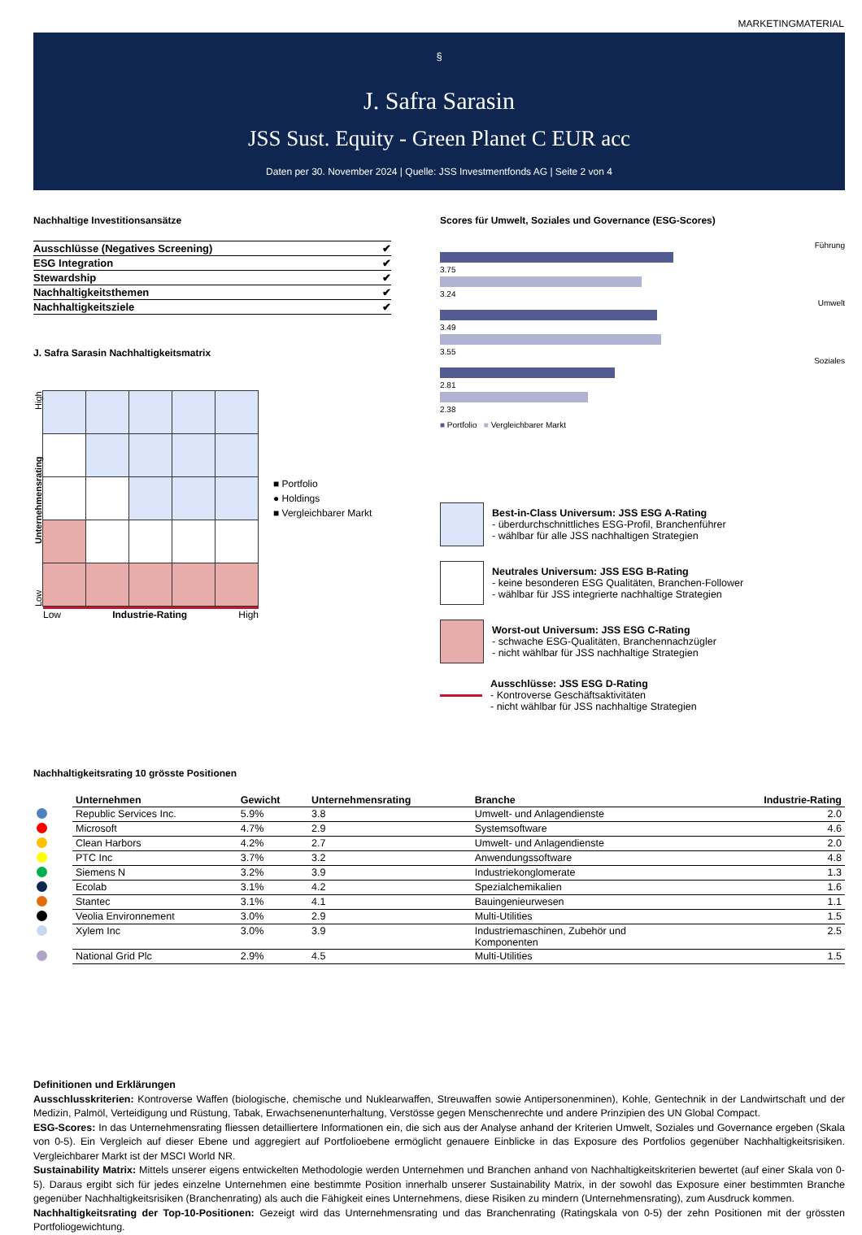MARKETINGMATERIAL
§
J. Safra Sarasin
JSS Sust. Equity - Green Planet C EUR acc
Daten per 30. November 2024 | Quelle: JSS Investmentfonds AG | Seite 2 von 4
Nachhaltige Investitionsansätze
| Ausschlüsse (Negatives Screening) | ✔ |
| ESG Integration | ✔ |
| Stewardship | ✔ |
| Nachhaltigkeitsthemen | ✔ |
| Nachhaltigkeitsziele | ✔ |
J. Safra Sarasin Nachhaltigkeitsmatrix
Low Unternehmensrating High
Low Industrie-Rating High
■ Portfolio
● Holdings
■ Vergleichbarer Markt
Scores für Umwelt, Soziales und Governance (ESG-Scores)
Führung
3.75
3.24
Umwelt
3.49
3.55
Soziales
2.81
2.38
■ Portfolio ■ Vergleichbarer Markt
Best-in-Class Universum: JSS ESG A-Rating
- überdurchschnittliches ESG-Profil, Branchenführer
- wählbar für alle JSS nachhaltigen Strategien
Neutrales Universum: JSS ESG B-Rating
- keine besonderen ESG Qualitäten, Branchen-Follower
- wählbar für JSS integrierte nachhaltige Strategien
Worst-out Universum: JSS ESG C-Rating
- schwache ESG-Qualitäten, Branchennachzügler
- nicht wählbar für JSS nachhaltige Strategien
Ausschlüsse: JSS ESG D-Rating
- Kontroverse Geschäftsaktivitäten
- nicht wählbar für JSS nachhaltige Strategien
Nachhaltigkeitsrating 10 grösste Positionen
| | Unternehmen | Gewicht | Unternehmensrating | Branche | Industrie-Rating |
| --- | --- | --- | --- | --- | --- |
| | Republic Services Inc. | 5.9% | 3.8 | Umwelt- und Anlagendienste | 2.0 |
| | Microsoft | 4.7% | 2.9 | Systemsoftware | 4.6 |
| | Clean Harbors | 4.2% | 2.7 | Umwelt- und Anlagendienste | 2.0 |
| | PTC Inc | 3.7% | 3.2 | Anwendungssoftware | 4.8 |
| | Siemens N | 3.2% | 3.9 | Industriekonglomerate | 1.3 |
| | Ecolab | 3.1% | 4.2 | Spezialchemikalien | 1.6 |
| | Stantec | 3.1% | 4.1 | Bauingenieurwesen | 1.1 |
| | Veolia Environnement | 3.0% | 2.9 | Multi-Utilities | 1.5 |
| | Xylem Inc | 3.0% | 3.9 | Industriemaschinen, Zubehör und Komponenten | 2.5 |
| | National Grid Plc | 2.9% | 4.5 | Multi-Utilities | 1.5 |
Definitionen und Erklärungen
Ausschlusskriterien: Kontroverse Waffen (biologische, chemische und Nuklearwaffen, Streuwaffen sowie Antipersonenminen), Kohle, Gentechnik in der Landwirtschaft und der Medizin, Palmöl, Verteidigung und Rüstung, Tabak, Erwachsenenunterhaltung, Verstösse gegen Menschenrechte und andere Prinzipien des UN Global Compact.
ESG-Scores: In das Unternehmensrating fliessen detailliertere Informationen ein, die sich aus der Analyse anhand der Kriterien Umwelt, Soziales und Governance ergeben (Skala von 0-5). Ein Vergleich auf dieser Ebene und aggregiert auf Portfolioebene ermöglicht genauere Einblicke in das Exposure des Portfolios gegenüber Nachhaltigkeitsrisiken. Vergleichbarer Markt ist der MSCI World NR.
Sustainability Matrix: Mittels unserer eigens entwickelten Methodologie werden Unternehmen und Branchen anhand von Nachhaltigkeitskriterien bewertet (auf einer Skala von 0-5). Daraus ergibt sich für jedes einzelne Unternehmen eine bestimmte Position innerhalb unserer Sustainability Matrix, in der sowohl das Exposure einer bestimmten Branche gegenüber Nachhaltigkeitsrisiken (Branchenrating) als auch die Fähigkeit eines Unternehmens, diese Risiken zu mindern (Unternehmensrating), zum Ausdruck kommen.
Nachhaltigkeitsrating der Top-10-Positionen: Gezeigt wird das Unternehmensrating und das Branchenrating (Ratingskala von 0-5) der zehn Positionen mit der grössten Portfoliogewichtung.